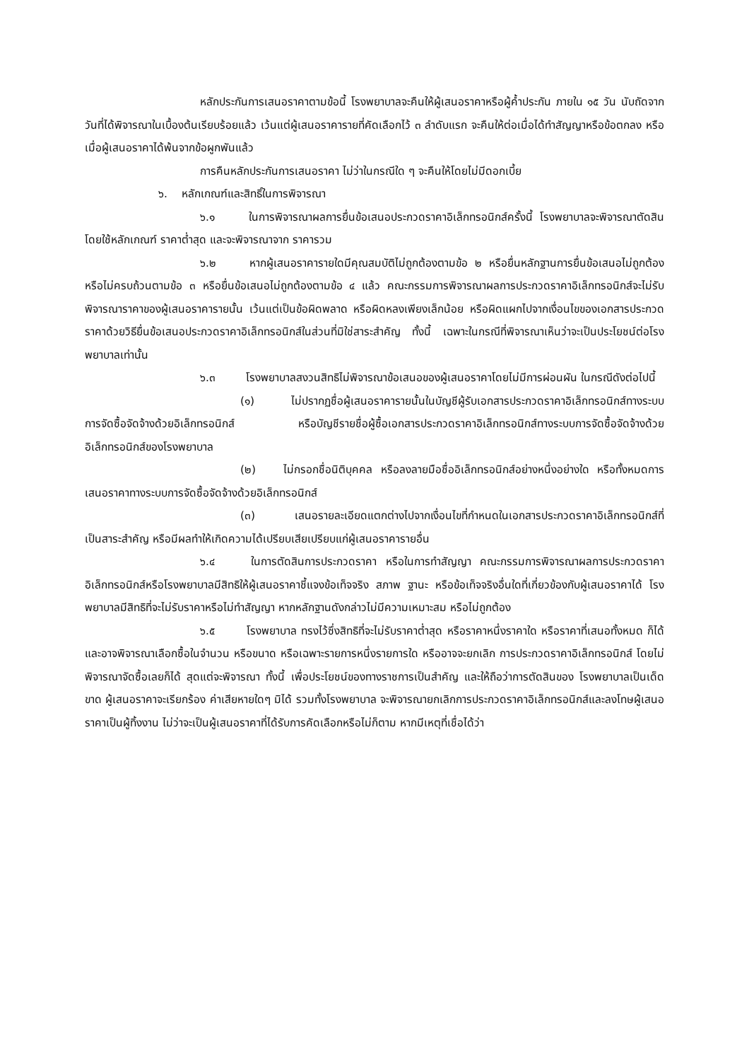หลักประกันการเสนอราคาตามข้อนี้ โรงพยาบาลจะคืนให้ผู้เสนอราคาหรือผู้ค้ำประกัน ภายใน ๑๕ วัน นับถัดจากวันที่ได้พิจารณาในเบื้องต้นเรียบร้อยแล้ว เว้นแต่ผู้เสนอราคารายที่คัดเลือกไว้ ๓ ลำดับแรก จะคืนให้ต่อเมื่อได้ทำสัญญาหรือข้อตกลง หรือเมื่อผู้เสนอราคาได้พ้นจากข้อผูกพันแล้ว
การคืนหลักประกันการเสนอราคา ไม่ว่าในกรณีใด ๆ จะคืนให้โดยไม่มีดอกเบี้ย
๖. หลักเกณฑ์และสิทธิ์ในการพิจารณา
๖.๑ ในการพิจารณาผลการยื่นข้อเสนอประกวดราคาอิเล็กทรอนิกส์ครั้งนี้ โรงพยาบาลจะพิจารณาตัดสินโดยใช้หลักเกณฑ์ ราคาต่ำสุด และจะพิจารณาจาก ราคารวม
๖.๒ หากผู้เสนอราคารายใดมีคุณสมบัติไม่ถูกต้องตามข้อ ๒ หรือยื่นหลักฐานการยื่นข้อเสนอไม่ถูกต้อง หรือไม่ครบถ้วนตามข้อ ๓ หรือยื่นข้อเสนอไม่ถูกต้องตามข้อ ๔ แล้ว คณะกรรมการพิจารณาผลการประกวดราคาอิเล็กทรอนิกส์จะไม่รับพิจารณาราคาของผู้เสนอราคารายนั้น เว้นแต่เป็นข้อผิดพลาด หรือผิดหลงเพียงเล็กน้อย หรือผิดแผกไปจากเงื่อนไขของเอกสารประกวดราคาด้วยวิธียื่นข้อเสนอประกวดราคาอิเล็กทรอนิกส์ในส่วนที่มิใช่สาระสำคัญ ทั้งนี้ เฉพาะในกรณีที่พิจารณาเห็นว่าจะเป็นประโยชน์ต่อโรงพยาบาลเท่านั้น
๖.๓ โรงพยาบาลสงวนสิทธิไม่พิจารณาข้อเสนอของผู้เสนอราคาโดยไม่มีการผ่อนผัน ในกรณีดังต่อไปนี้
(๑) ไม่ปรากฏชื่อผู้เสนอราคารายนั้นในบัญชีผู้รับเอกสารประกวดราคาอิเล็กทรอนิกส์ทางระบบการจัดซื้อจัดจ้างด้วยอิเล็กทรอนิกส์ หรือบัญชีรายชื่อผู้ซื้อเอกสารประกวดราคาอิเล็กทรอนิกส์ทางระบบการจัดซื้อจัดจ้างด้วยอิเล็กทรอนิกส์ของโรงพยาบาล
(๒) ไม่กรอกชื่อนิติบุคคล หรือลงลายมือชื่ออิเล็กทรอนิกส์อย่างหนึ่งอย่างใด หรือทั้งหมดการเสนอราคาทางระบบการจัดซื้อจัดจ้างด้วยอิเล็กทรอนิกส์
(๓) เสนอรายละเอียดแตกต่างไปจากเงื่อนไขที่กำหนดในเอกสารประกวดราคาอิเล็กทรอนิกส์ที่เป็นสาระสำคัญ หรือมีผลทำให้เกิดความได้เปรียบเสียเปรียบแก่ผู้เสนอราคารายอื่น
๖.๔ ในการตัดสินการประกวดราคา หรือในการทำสัญญา คณะกรรมการพิจารณาผลการประกวดราคาอิเล็กทรอนิกส์หรือโรงพยาบาลมีสิทธิให้ผู้เสนอราคาชี้แจงข้อเท็จจริง สภาพ ฐานะ หรือข้อเท็จจริงอื่นใดที่เกี่ยวข้องกับผู้เสนอราคาได้ โรงพยาบาลมีสิทธิที่จะไม่รับราคาหรือไม่ทำสัญญา หากหลักฐานดังกล่าวไม่มีความเหมาะสม หรือไม่ถูกต้อง
๖.๕ โรงพยาบาล ทรงไว้ซึ่งสิทธิที่จะไม่รับราคาต่ำสุด หรือราคาหนึ่งราคาใด หรือราคาที่เสนอทั้งหมด ก็ได้ และอาจพิจารณาเลือกซื้อในจำนวน หรือขนาด หรือเฉพาะรายการหนึ่งรายการใด หรืออาจจะยกเลิก การประกวดราคาอิเล็กทรอนิกส์ โดยไม่พิจารณาจัดซื้อเลยก็ได้ สุดแต่จะพิจารณา ทั้งนี้ เพื่อประโยชน์ของทางราชการเป็นสำคัญ และให้ถือว่าการตัดสินของ โรงพยาบาลเป็นเด็ดขาด ผู้เสนอราคาจะเรียกร้อง ค่าเสียหายใดๆ มิได้ รวมทั้งโรงพยาบาล จะพิจารณายกเลิกการประกวดราคาอิเล็กทรอนิกส์และลงโทษผู้เสนอราคาเป็นผู้ทิ้งงาน ไม่ว่าจะเป็นผู้เสนอราคาที่ได้รับการคัดเลือกหรือไม่ก็ตาม หากมีเหตุที่เชื่อได้ว่า